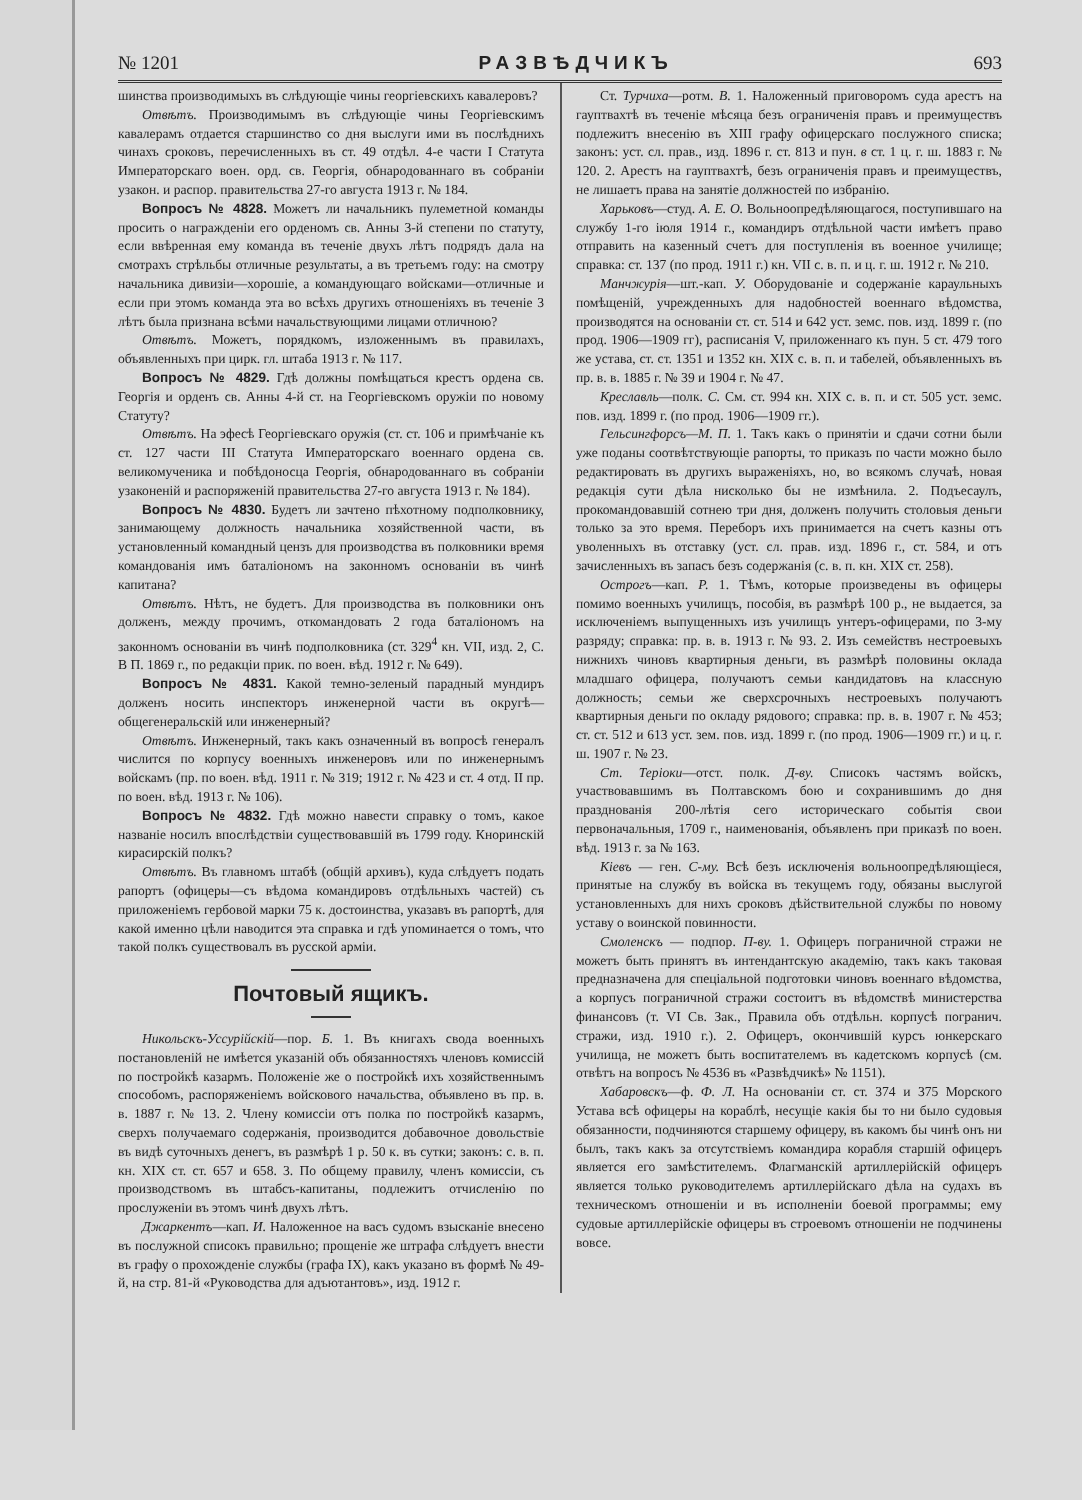№ 1201 РАЗВѢДЧИКЪ 693
шинства производимыхъ въ слѣдующіе чины георгіевскихъ кавалеровъ?
Отвѣтъ. Производимымъ въ слѣдующіе чины Георгіевскимъ кавалерамъ отдается старшинство со дня выслуги ими въ послѣднихъ чинахъ сроковъ, перечисленныхъ въ ст. 49 отдѣл. 4-е части I Статута Императорскаго воен. орд. св. Георгія, обнародованнаго въ собраніи узакон. и распор. правительства 27-го августа 1913 г. № 184.
Вопросъ № 4828. Можетъ ли начальникъ пулеметной команды просить о награжденіи его орденомъ св. Анны 3-й степени по статуту, если ввѣренная ему команда въ теченіе двухъ лѣтъ подрядъ дала на смотрахъ стрѣльбы отличные результаты, а въ третьемъ году: на смотру начальника дивизіи—хорошіе, а командующаго войсками—отличные и если при этомъ команда эта во всѣхъ другихъ отношеніяхъ въ теченіе 3 лѣтъ была признана всѣми начальствующими лицами отличною?
Отвѣтъ. Можетъ, порядкомъ, изложеннымъ въ правилахъ, объявленныхъ при цирк. гл. штаба 1913 г. № 117.
Вопросъ № 4829. Гдѣ должны помѣщаться крестъ ордена св. Георгія и орденъ св. Анны 4-й ст. на Георгіевскомъ оружіи по новому Статуту?
Отвѣтъ. На эфесѣ Георгіевскаго оружія (ст. ст. 106 и примѣчаніе къ ст. 127 части III Статута Императорскаго военнаго ордена св. великомученика и побѣдоносца Георгія, обнародованнаго въ собраніи узаконеній и распоряженій правительства 27-го августа 1913 г. № 184).
Вопросъ № 4830. Будетъ ли зачтено пѣхотному подполковнику, занимающему должность начальника хозяйственной части, въ установленный командный цензъ для производства въ полковники время командованія имъ баталіономъ на законномъ основаніи въ чинѣ капитана?
Отвѣтъ. Нѣтъ, не будетъ. Для производства въ полковники онъ долженъ, между прочимъ, откомандовать 2 года баталіономъ на законномъ основаніи въ чинѣ подполковника (ст. 329<sup>4</sup> кн. VII, изд. 2, С. В П. 1869 г., по редакціи прик. по воен. вѣд. 1912 г. № 649).
Вопросъ № 4831. Какой темно-зеленый парадный мундиръ долженъ носить инспекторъ инженерной части въ округѣ—общегенеральскій или инженерный?
Отвѣтъ. Инженерный, такъ какъ означенный въ вопросѣ генералъ числится по корпусу военныхъ инженеровъ или по инженернымъ войскамъ (пр. по воен. вѣд. 1911 г. № 319; 1912 г. № 423 и ст. 4 отд. II пр. по воен. вѣд. 1913 г. № 106).
Вопросъ № 4832. Гдѣ можно навести справку о томъ, какое названіе носилъ впослѣдствіи существовавшій въ 1799 году. Кноринскій кирасирскій полкъ?
Отвѣтъ. Въ главномъ штабѣ (общій архивъ), куда слѣдуетъ подать рапортъ (офицеры—съ вѣдома командировъ отдѣльныхъ частей) съ приложеніемъ гербовой марки 75 к. достоинства, указавъ въ рапортѣ, для какой именно цѣли наводится эта справка и гдѣ упоминается о томъ, что такой полкъ существовалъ въ русской арміи.
Почтовый ящикъ.
Никольскъ-Уссурійскій—пор. Б. 1. Въ книгахъ свода военныхъ постановленій не имѣется указаній объ обязанностяхъ членовъ комиссій по постройкѣ казармъ. Положеніе же о постройкѣ ихъ хозяйственнымъ способомъ, распоряженіемъ войскового начальства, объявлено въ пр. в. в. 1887 г. № 13. 2. Члену комиссіи отъ полка по постройкѣ казармъ, сверхъ получаемаго содержанія, производится добавочное довольствіе въ видѣ суточныхъ денегъ, въ размѣрѣ 1 р. 50 к. въ сутки; законъ: с. в. п. кн. XIX ст. ст. 657 и 658. 3. По общему правилу, членъ комиссіи, съ производствомъ въ штабсъ-капитаны, подлежитъ отчисленію по прослуженіи въ этомъ чинѣ двухъ лѣтъ.
Джаркентъ—кап. И. Наложенное на васъ судомъ взысканіе внесено въ послужной списокъ правильно; прощеніе же штрафа слѣдуетъ внести въ графу о прохожденіе службы (графа IX), какъ указано въ формѣ № 49-й, на стр. 81-й «Руководства для адъютантовъ», изд. 1912 г.
Ст. Турчиха—ротм. В. 1. Наложенный приговоромъ суда арестъ на гауптвахтѣ въ теченіе мѣсяца безъ ограниченія правъ и преимуществъ подлежитъ внесенію въ XIII графу офицерскаго послужного списка; законъ: уст. сл. прав., изд. 1896 г. ст. 813 и пун. в ст. 1 ц. г. ш. 1883 г. № 120. 2. Арестъ на гауптвахтѣ, безъ ограниченія правъ и преимуществъ, не лишаетъ права на занятіе должностей по избранію.
Харьковъ—студ. А. Е. О. Вольноопредѣляющагося, поступившаго на службу 1-го іюля 1914 г., командиръ отдѣльной части имѣетъ право отправить на казенный счетъ для поступленія въ военное училище; справка: ст. 137 (по прод. 1911 г.) кн. VII с. в. п. и ц. г. ш. 1912 г. № 210.
Манчжурія—шт.-кап. У. Оборудованіе и содержаніе караульныхъ помѣщеній, учрежденныхъ для надобностей военнаго вѣдомства, производятся на основаніи ст. ст. 514 и 642 уст. земс. пов. изд. 1899 г. (по прод. 1906—1909 гг), расписанія V, приложеннаго къ пун. 5 ст. 479 того же устава, ст. ст. 1351 и 1352 кн. XIX с. в. п. и табелей, объявленныхъ въ пр. в. в. 1885 г. № 39 и 1904 г. № 47.
Креславль—полк. С. См. ст. 994 кн. XIX с. в. п. и ст. 505 уст. земс. пов. изд. 1899 г. (по прод. 1906—1909 гг.).
Гельсингфорсъ—М. П. 1. Такъ какъ о принятіи и сдачи сотни были уже поданы соотвѣтствующіе рапорты, то приказъ по части можно было редактировать въ другихъ выраженіяхъ, но, во всякомъ случаѣ, новая редакція сути дѣла нисколько бы не измѣнила. 2. Подъесаулъ, прокомандовавшій сотнею три дня, долженъ получить столовыя деньги только за это время. Переборъ ихъ принимается на счетъ казны отъ уволенныхъ въ отставку (уст. сл. прав. изд. 1896 г., ст. 584, и отъ зачисленныхъ въ запасъ безъ содержанія (с. в. п. кн. XIX ст. 258).
Острогъ—кап. Р. 1. Тѣмъ, которые произведены въ офицеры помимо военныхъ училищъ, пособія, въ размѣрѣ 100 р., не выдается, за исключеніемъ выпущенныхъ изъ училищъ унтеръ-офицерами, по 3-му разряду; справка: пр. в. в. 1913 г. № 93. 2. Изъ семействъ нестроевыхъ нижнихъ чиновъ квартирныя деньги, въ размѣрѣ половины оклада младшаго офицера, получаютъ семьи кандидатовъ на классную должность; семьи же сверхсрочныхъ нестроевыхъ получаютъ квартирныя деньги по окладу рядового; справка: пр. в. в. 1907 г. № 453; ст. ст. 512 и 613 уст. зем. пов. изд. 1899 г. (по прод. 1906—1909 гг.) и ц. г. ш. 1907 г. № 23.
Ст. Теріоки—отст. полк. Д-ву. Списокъ частямъ войскъ, участвовавшимъ въ Полтавскомъ бою и сохранившимъ до дня празднованія 200-лѣтія сего историческаго событія свои первоначальныя, 1709 г., наименованія, объявленъ при приказѣ по воен. вѣд. 1913 г. за № 163.
Кіевъ — ген. С-му. Всѣ безъ исключенія вольноопредѣляющіеся, принятые на службу въ войска въ текущемъ году, обязаны выслугой установленныхъ для нихъ сроковъ дѣйствительной службы по новому уставу о воинской повинности.
Смоленскъ — подпор. П-ву. 1. Офицеръ пограничной стражи не можетъ быть принятъ въ интендантскую академію, такъ какъ таковая предназначена для спеціальной подготовки чиновъ военнаго вѣдомства, а корпусъ пограничной стражи состоитъ въ вѣдомствѣ министерства финансовъ (т. VI Св. Зак., Правила объ отдѣльн. корпусѣ погранич. стражи, изд. 1910 г.). 2. Офицеръ, окончившій курсъ юнкерскаго училища, не можетъ быть воспитателемъ въ кадетскомъ корпусѣ (см. отвѣтъ на вопросъ № 4536 въ «Развѣдчикѣ» № 1151).
Хабаровскъ—ф. Ф. Л. На основаніи ст. ст. 374 и 375 Морского Устава всѣ офицеры на кораблѣ, несущіе какія бы то ни было судовыя обязанности, подчиняются старшему офицеру, въ какомъ бы чинѣ онъ ни былъ, такъ какъ за отсутствіемъ командира корабля старшій офицеръ является его замѣстителемъ. Флагманскій артиллерійскій офицеръ является только руководителемъ артиллерійскаго дѣла на судахъ въ техническомъ отношеніи и въ исполненіи боевой программы; ему судовые артиллерійскіе офицеры въ строевомъ отношеніи не подчинены вовсе.